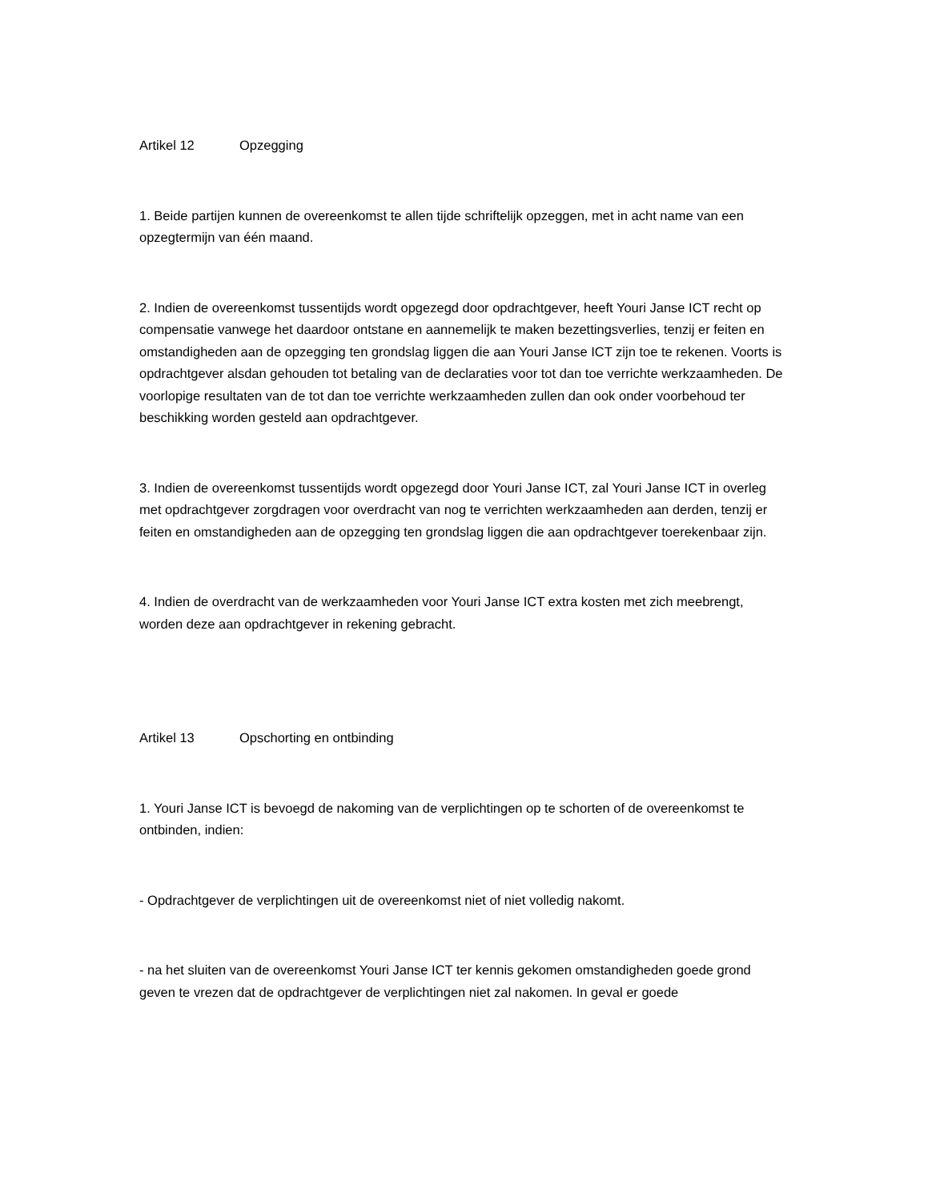Artikel 12 Opzegging
1. Beide partijen kunnen de overeenkomst te allen tijde schriftelijk opzeggen, met in acht name van een opzegtermijn van één maand.
2. Indien de overeenkomst tussentijds wordt opgezegd door opdrachtgever, heeft Youri Janse ICT recht op compensatie vanwege het daardoor ontstane en aannemelijk te maken bezettingsverlies, tenzij er feiten en omstandigheden aan de opzegging ten grondslag liggen die aan Youri Janse ICT zijn toe te rekenen. Voorts is opdrachtgever alsdan gehouden tot betaling van de declaraties voor tot dan toe verrichte werkzaamheden. De voorlopige resultaten van de tot dan toe verrichte werkzaamheden zullen dan ook onder voorbehoud ter beschikking worden gesteld aan opdrachtgever.
3. Indien de overeenkomst tussentijds wordt opgezegd door Youri Janse ICT, zal Youri Janse ICT in overleg met opdrachtgever zorgdragen voor overdracht van nog te verrichten werkzaamheden aan derden, tenzij er feiten en omstandigheden aan de opzegging ten grondslag liggen die aan opdrachtgever toerekenbaar zijn.
4. Indien de overdracht van de werkzaamheden voor Youri Janse ICT extra kosten met zich meebrengt, worden deze aan opdrachtgever in rekening gebracht.
Artikel 13 Opschorting en ontbinding
1. Youri Janse ICT is bevoegd de nakoming van de verplichtingen op te schorten of de overeenkomst te ontbinden, indien:
- Opdrachtgever de verplichtingen uit de overeenkomst niet of niet volledig nakomt.
- na het sluiten van de overeenkomst Youri Janse ICT ter kennis gekomen omstandigheden goede grond geven te vrezen dat de opdrachtgever de verplichtingen niet zal nakomen. In geval er goede